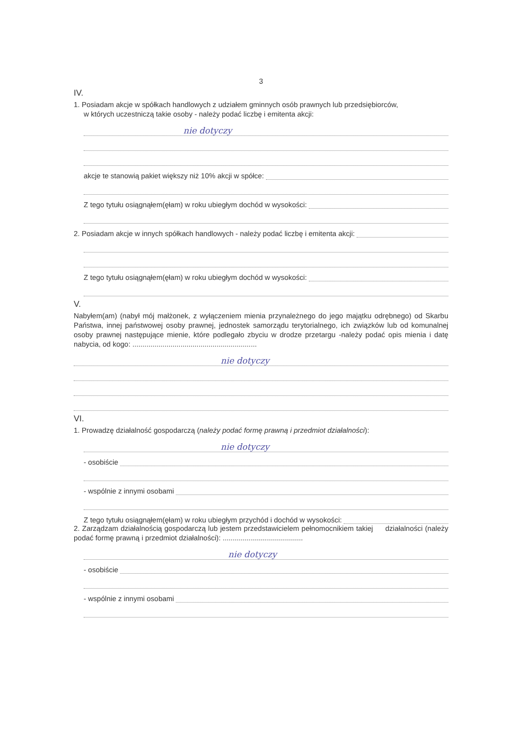3
IV.
1. Posiadam akcje w spółkach handlowych z udziałem gminnych osób prawnych lub przedsiębiorców,
w których uczestniczą takie osoby - należy podać liczbę i emitenta akcji:
nie dotyczy
akcje te stanowią pakiet większy niż 10% akcji w spółce:
Z tego tytułu osiągnąłem(ęłam) w roku ubiegłym dochód w wysokości:
2. Posiadam akcje w innych spółkach handlowych - należy podać liczbę i emitenta akcji:
Z tego tytułu osiągnąłem(ęłam) w roku ubiegłym dochód w wysokości:
V.
Nabyłem(am) (nabył mój małżonek, z wyłączeniem mienia przynależnego do jego majątku odrębnego) od Skarbu Państwa, innej państwowej osoby prawnej, jednostek samorządu terytorialnego, ich związków lub od komunalnej osoby prawnej następujące mienie, które podlegało zbyciu w drodze przetargu -należy podać opis mienia i datę nabycia, od kogo: ..............................................................
nie dotyczy
VI.
1. Prowadzę działalność gospodarczą (należy podać formę prawną i przedmiot działalności):
nie dotyczy
- osobiście
- wspólnie z innymi osobami
Z tego tytułu osiągnąłem(ęłam) w roku ubiegłym przychód i dochód w wysokości:
2. Zarządzam działalnością gospodarczą lub jestem przedstawicielem pełnomocnikiem takiej działalności (należy podać formę prawną i przedmiot działalności): ........................................
nie dotyczy
- osobiście
- wspólnie z innymi osobami